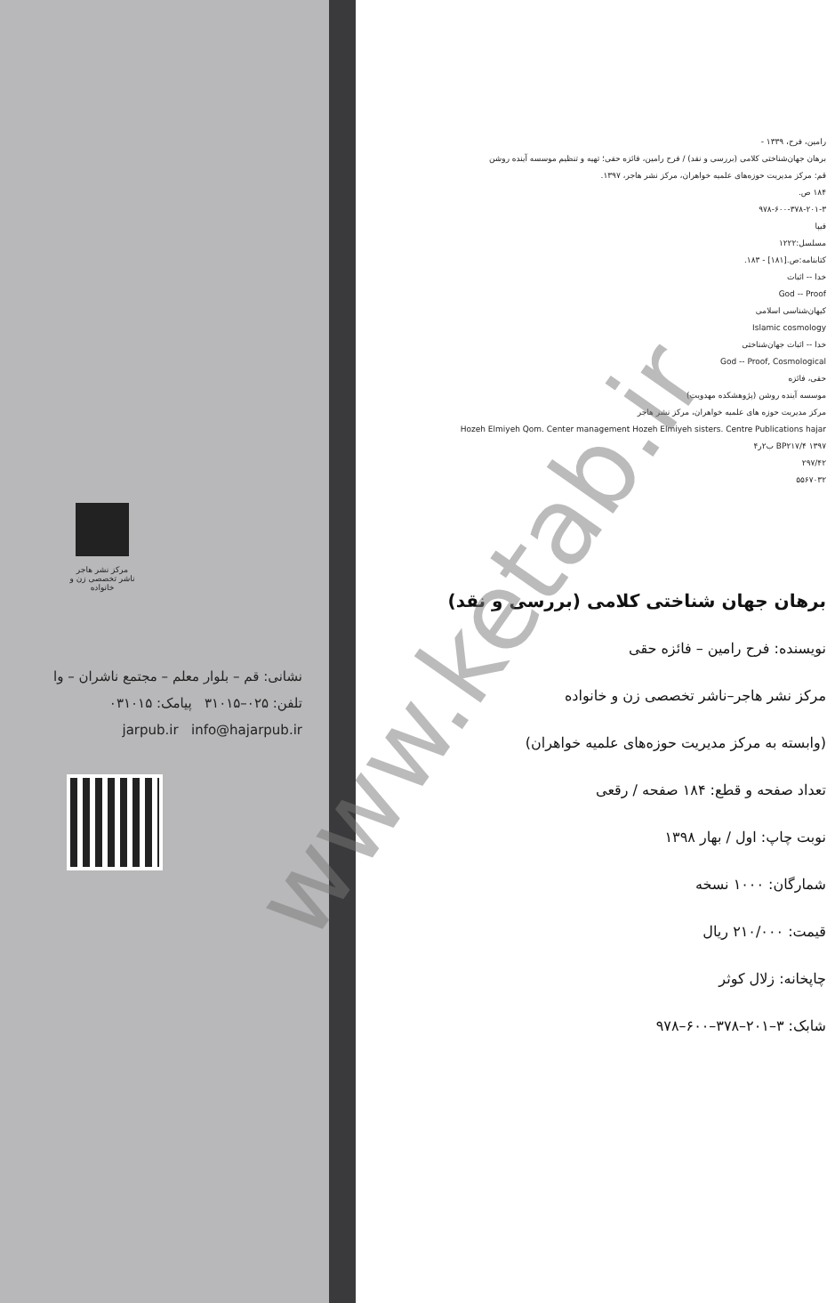مرکز نشر هاجر
ناشر تخصصی زن و خانواده
نشانی: قم – بلوار معلم – مجتمع ناشران – وا
تلفن: ۰۲۵–۳۱۰۱۵ پیامک: ۰۳۱۰۱۵
jarpub.ir info@hajarpub.ir
رامین، فرح، ۱۳۳۹ -
برهان جهان‌شناختی کلامی (بررسی و نقد) / فرح رامین، فائزه حقی؛ تهیه و تنظیم موسسه آینده روشن
قم: مرکز مدیریت حوزه‌های علمیه خواهران، مرکز نشر هاجر، ۱۳۹۷.
۱۸۴ ص.
۹۷۸-۶۰۰-۳۷۸-۲۰۱-۳
فیپا
مسلسل:۱۲۲۲
کتابنامه:ص.[۱۸۱] - ۱۸۳.
خدا -- اثبات
God -- Proof
کیهان‌شناسی اسلامی
Islamic cosmology
خدا -- اثبات جهان‌شناختی
God -- Proof, Cosmological
حقی، فائزه
موسسه آینده روشن (پژوهشکده مهدویت)
مرکز مدیریت حوزه های علمیه خواهران، مرکز نشر هاجر
Hozeh Elmiyeh Qom. Center management Hozeh Elmiyeh sisters. Centre Publications hajar
BP۲۱۷/۴ ۱۳۹۷ ب۲ر۴
۲۹۷/۴۲
۵۵۶۷۰۳۲
برهان جهان شناختی کلامی (بررسی و نقد)
نویسنده: فرح رامین – فائزه حقی
مرکز نشر هاجر–ناشر تخصصی زن و خانواده
(وابسته به مرکز مدیریت حوزه‌های علمیه خواهران)
تعداد صفحه و قطع: ۱۸۴ صفحه / رقعی
نوبت چاپ: اول / بهار ۱۳۹۸
شمارگان: ۱۰۰۰ نسخه
قیمت: ۲۱۰/۰۰۰ ریال
چاپخانه: زلال کوثر
شابک: ۳–۲۰۱–۳۷۸–۶۰۰–۹۷۸
www.ketab.ir